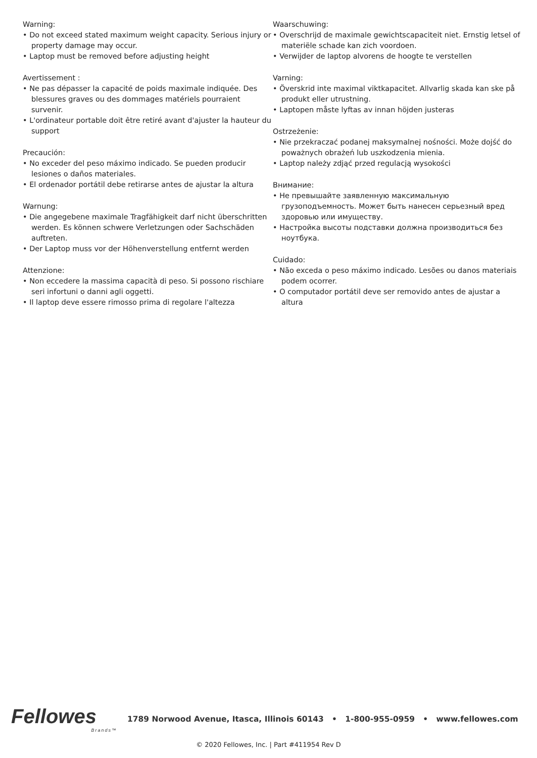Warning:
• Do not exceed stated maximum weight capacity. Serious injury or property damage may occur.
• Laptop must be removed before adjusting height
Avertissement :
• Ne pas dépasser la capacité de poids maximale indiquée. Des blessures graves ou des dommages matériels pourraient survenir.
• L'ordinateur portable doit être retiré avant d'ajuster la hauteur du support
Precaución:
• No exceder del peso máximo indicado. Se pueden producir lesiones o daños materiales.
• El ordenador portátil debe retirarse antes de ajustar la altura
Warnung:
• Die angegebene maximale Tragfähigkeit darf nicht überschritten werden. Es können schwere Verletzungen oder Sachschäden auftreten.
• Der Laptop muss vor der Höhenverstellung entfernt werden
Attenzione:
• Non eccedere la massima capacità di peso. Si possono rischiare seri infortuni o danni agli oggetti.
• Il laptop deve essere rimosso prima di regolare l'altezza
Waarschuwing:
• Overschrijd de maximale gewichtscapaciteit niet. Ernstig letsel of materiële schade kan zich voordoen.
• Verwijder de laptop alvorens de hoogte te verstellen
Varning:
• Överskrid inte maximal viktkapacitet. Allvarlig skada kan ske på produkt eller utrustning.
• Laptopen måste lyftas av innan höjden justeras
Ostrzeżenie:
• Nie przekraczać podanej maksymalnej nośności. Może dojść do poważnych obrażeń lub uszkodzenia mienia.
• Laptop należy zdjąć przed regulacją wysokości
Внимание:
• Не превышайте заявленную максимальную грузоподъемность. Может быть нанесен серьезный вред здоровью или имуществу.
• Настройка высоты подставки должна производиться без ноутбука.
Cuidado:
• Não exceda o peso máximo indicado. Lesões ou danos materiais podem ocorrer.
• O computador portátil deve ser removido antes de ajustar a altura
Fellowes
Brands™
1789 Norwood Avenue, Itasca, Illinois 60143 • 1-800-955-0959 • www.fellowes.com
© 2020 Fellowes, Inc. | Part #411954 Rev D